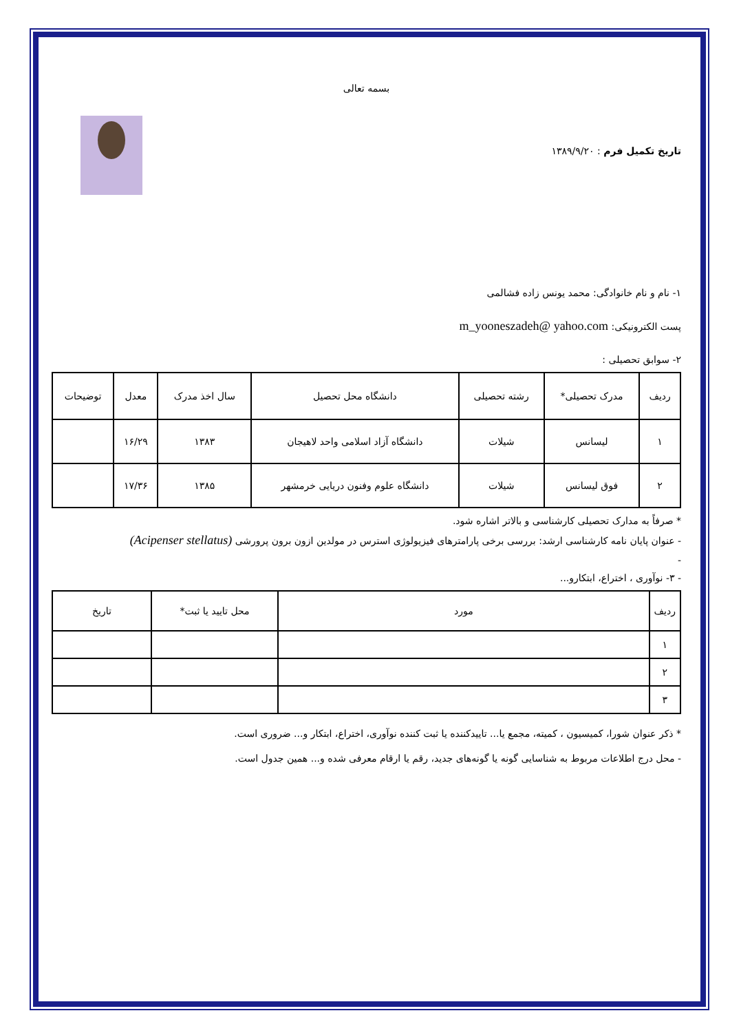بسمه تعالی
تاریخ تکمیل فرم : ۱۳۸۹/۹/۲۰
۱- نام و نام خانوادگی: محمد یونس زاده فشالمی
پست الکترونیکی: m_yooneszadeh@ yahoo.com
۲- سوابق تحصیلی :
| ردیف | مدرک تحصیلی* | رشته تحصیلی | دانشگاه محل تحصیل | سال اخذ مدرک | معدل | توضیحات |
| --- | --- | --- | --- | --- | --- | --- |
| ۱ | لیسانس | شیلات | دانشگاه آزاد اسلامی واحد لاهیجان | ۱۳۸۳ | ۱۶/۲۹ | |
| ۲ | فوق لیسانس | شیلات | دانشگاه علوم وفنون دریایی خرمشهر | ۱۳۸۵ | ۱۷/۳۶ | |
* صرفاً به مدارک تحصیلی کارشناسی و بالاتر اشاره شود.
- عنوان پایان نامه کارشناسی ارشد: بررسی برخی پارامترهای فیزیولوژی استرس در مولدین ازون برون پرورشی (Acipenser stellatus)
-
- ۳- نوآوری ، اختراع، ابتکارو...
| ردیف | مورد | محل تایید یا ثبت* | تاریخ |
| --- | --- | --- | --- |
| ۱ | | | |
| ۲ | | | |
| ۳ | | | |
* ذکر عنوان شورا، کمیسیون ، کمیته، مجمع یا... تاییدکننده یا ثبت کننده نوآوری، اختراع، ابتکار و... ضروری است.
- محل درج اطلاعات مربوط به شناسایی گونه یا گونه‌های جدید، رقم یا ارقام معرفی شده و... همین جدول است.